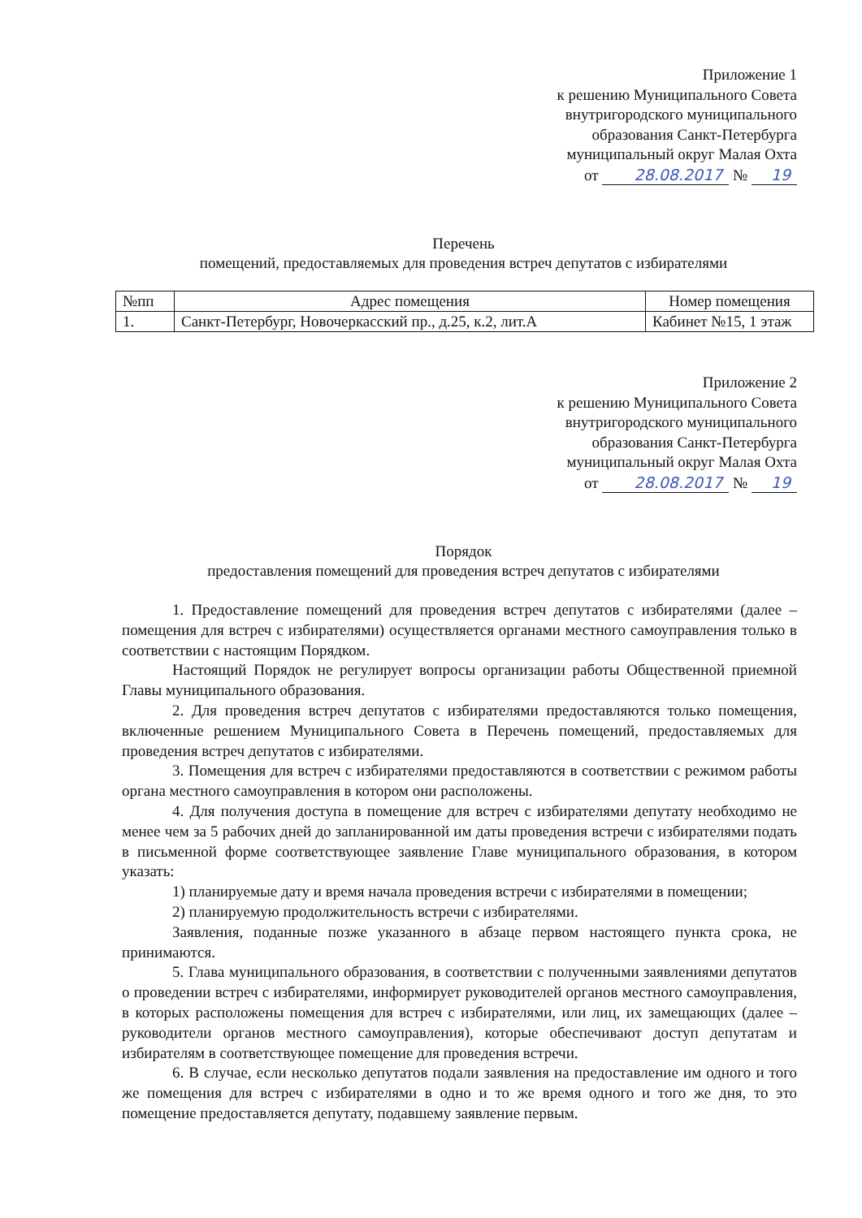Приложение 1
к решению Муниципального Совета
внутригородского муниципального
образования Санкт-Петербурга
муниципальный округ Малая Охта
от 28.08.2017 № 19
Перечень
помещений, предоставляемых для проведения встреч депутатов с избирателями
| №пп | Адрес помещения | Номер помещения |
| --- | --- | --- |
| 1. | Санкт-Петербург, Новочеркасский пр., д.25, к.2, лит.А | Кабинет №15, 1 этаж |
Приложение 2
к решению Муниципального Совета
внутригородского муниципального
образования Санкт-Петербурга
муниципальный округ Малая Охта
от 28.08.2017 № 19
Порядок
предоставления помещений для проведения встреч депутатов с избирателями
1. Предоставление помещений для проведения встреч депутатов с избирателями (далее – помещения для встреч с избирателями) осуществляется органами местного самоуправления только в соответствии с настоящим Порядком.
Настоящий Порядок не регулирует вопросы организации работы Общественной приемной Главы муниципального образования.
2. Для проведения встреч депутатов с избирателями предоставляются только помещения, включенные решением Муниципального Совета в Перечень помещений, предоставляемых для проведения встреч депутатов с избирателями.
3. Помещения для встреч с избирателями предоставляются в соответствии с режимом работы органа местного самоуправления в котором они расположены.
4. Для получения доступа в помещение для встреч с избирателями депутату необходимо не менее чем за 5 рабочих дней до запланированной им даты проведения встречи с избирателями подать в письменной форме соответствующее заявление Главе муниципального образования, в котором указать:
1) планируемые дату и время начала проведения встречи с избирателями в помещении;
2) планируемую продолжительность встречи с избирателями.
Заявления, поданные позже указанного в абзаце первом настоящего пункта срока, не принимаются.
5. Глава муниципального образования, в соответствии с полученными заявлениями депутатов о проведении встреч с избирателями, информирует руководителей органов местного самоуправления, в которых расположены помещения для встреч с избирателями, или лиц, их замещающих (далее – руководители органов местного самоуправления), которые обеспечивают доступ депутатам и избирателям в соответствующее помещение для проведения встречи.
6. В случае, если несколько депутатов подали заявления на предоставление им одного и того же помещения для встреч с избирателями в одно и то же время одного и того же дня, то это помещение предоставляется депутату, подавшему заявление первым.